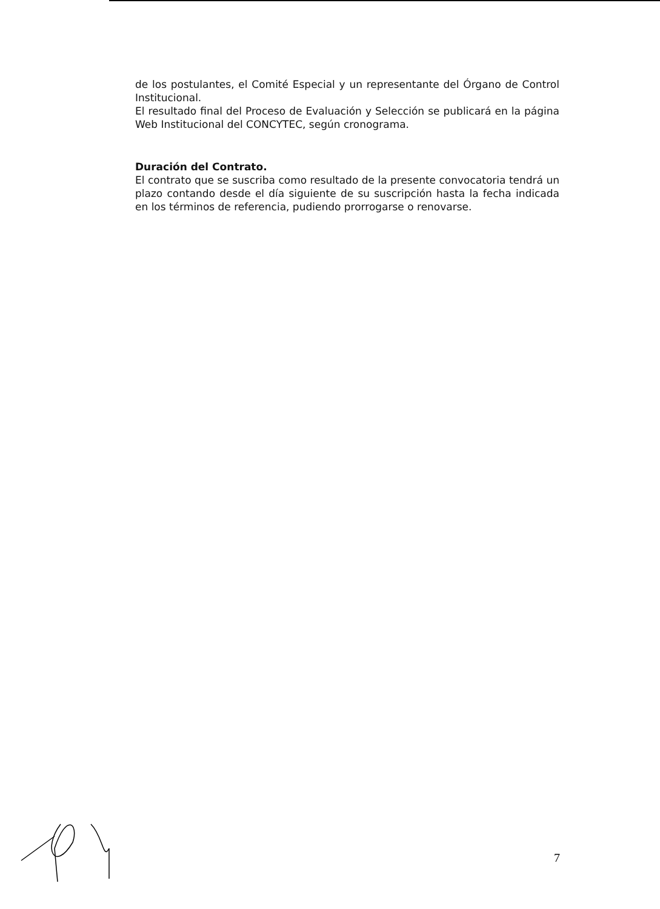de los postulantes, el Comité Especial y un representante del Órgano de Control Institucional.
El resultado final del Proceso de Evaluación y Selección se publicará en la página Web Institucional del CONCYTEC, según cronograma.
Duración del Contrato.
El contrato que se suscriba como resultado de la presente convocatoria tendrá un plazo contando desde el día siguiente de su suscripción hasta la fecha indicada en los términos de referencia, pudiendo prorrogarse o renovarse.
7